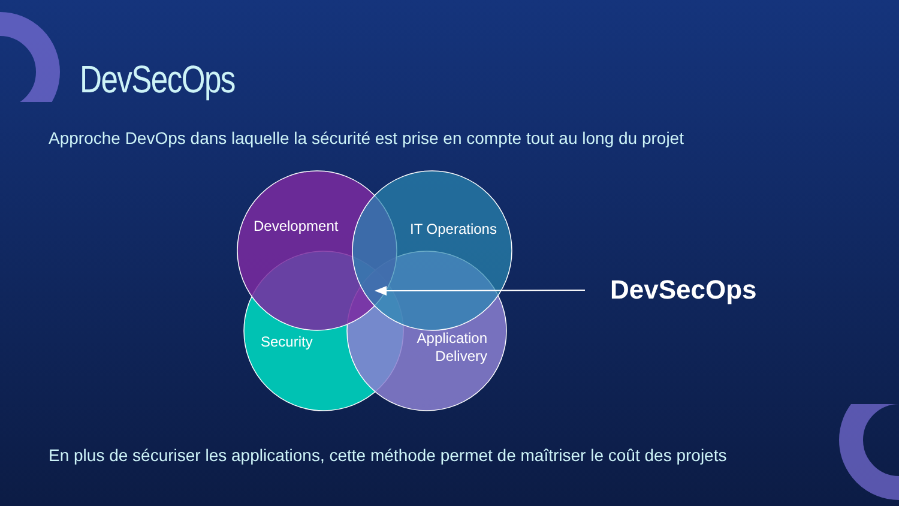DevSecOps
Approche DevOps dans laquelle la sécurité est prise en compte tout au long du projet
Development
IT Operations
Security
Application
Delivery
DevSecOps
En plus de sécuriser les applications, cette méthode permet de maîtriser le coût des projets